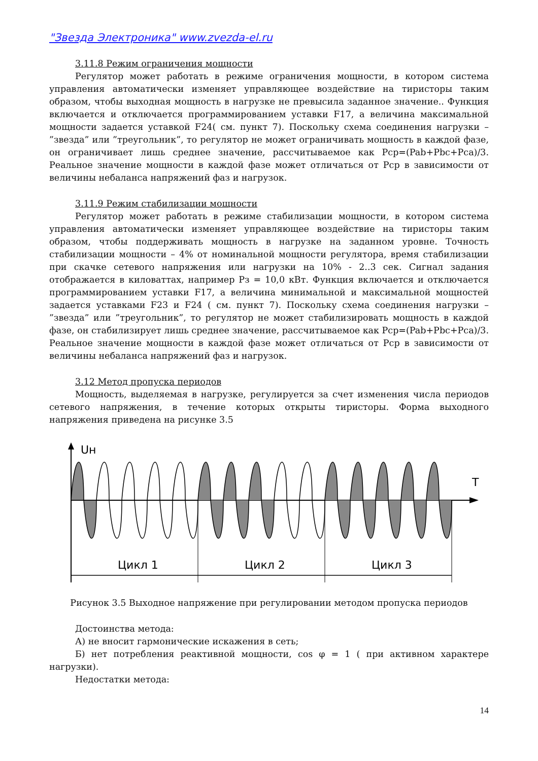"Звезда Электроника" www.zvezda-el.ru
3.11.8 Режим ограничения мощности
Регулятор может работать в режиме ограничения мощности, в котором система управления автоматически изменяет управляющее воздействие на тиристоры таким образом, чтобы выходная мощность в нагрузке не превысила заданное значение.. Функция включается и отключается программированием уставки F17, а величина максимальной мощности задается уставкой F24( см. пункт 7). Поскольку схема соединения нагрузки – ”звезда” или ”треугольник”, то регулятор не может ограничивать мощность в каждой фазе, он ограничивает лишь среднее значение, рассчитываемое как Рср=(Pab+Pbc+Pca)/3. Реальное значение мощности в каждой фазе может отличаться от Рср в зависимости от величины небаланса напряжений фаз и нагрузок.
3.11.9 Режим стабилизации мощности
Регулятор может работать в режиме стабилизации мощности, в котором система управления автоматически изменяет управляющее воздействие на тиристоры таким образом, чтобы поддерживать мощность в нагрузке на заданном уровне. Точность стабилизации мощности – 4% от номинальной мощности регулятора, время стабилизации при скачке сетевого напряжения или нагрузки на 10% - 2..3 сек. Сигнал задания отображается в киловаттах, например Рз = 10,0 кВт. Функция включается и отключается программированием уставки F17, а величина минимальной и максимальной мощностей задается уставками F23 и F24 ( см. пункт 7). Поскольку схема соединения нагрузки – ”звезда” или ”треугольник”, то регулятор не может стабилизировать мощность в каждой фазе, он стабилизирует лишь среднее значение, рассчитываемое как Рср=(Pab+Pbc+Pca)/3. Реальное значение мощности в каждой фазе может отличаться от Рср в зависимости от величины небаланса напряжений фаз и нагрузок.
3.12 Метод пропуска периодов
Мощность, выделяемая в нагрузке, регулируется за счет изменения числа периодов сетевого напряжения, в течение которых открыты тиристоры. Форма выходного напряжения приведена на рисунке 3.5
Uн
T
Цикл 1
Цикл 2
Цикл 3
Рисунок 3.5 Выходное напряжение при регулировании методом пропуска периодов
Достоинства метода:
А) не вносит гармонические искажения в сеть;
Б) нет потребления реактивной мощности, cos φ = 1 ( при активном характере нагрузки).
Недостатки метода:
14